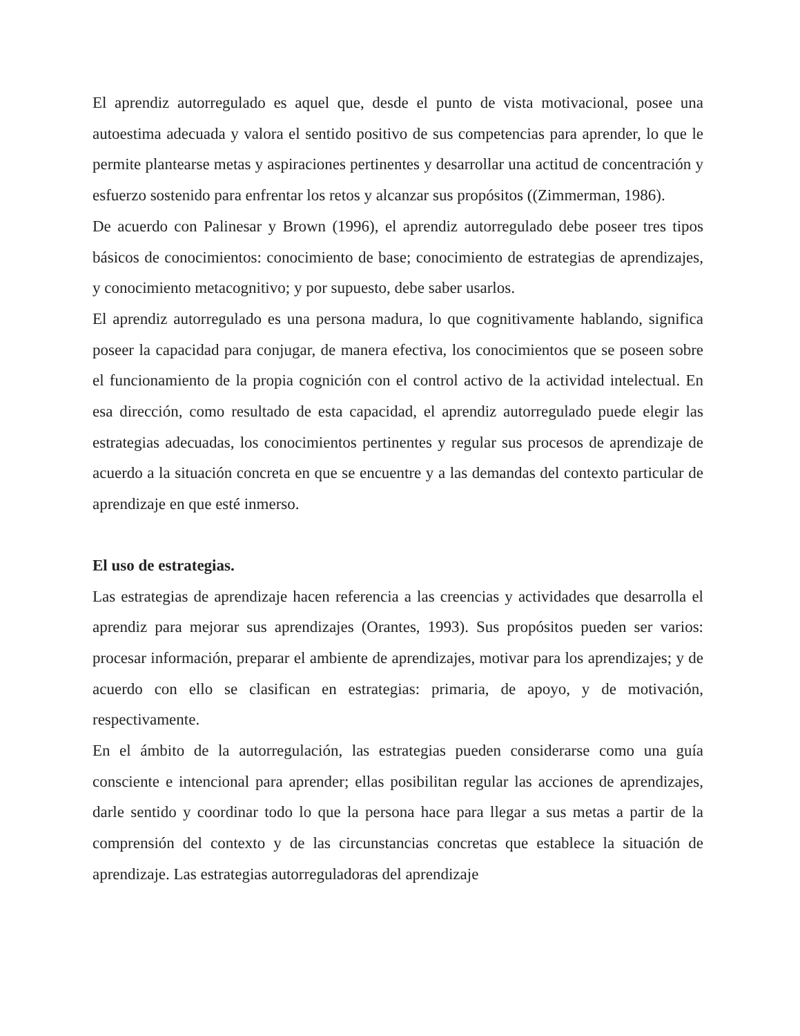El aprendiz autorregulado es aquel que, desde el punto de vista motivacional, posee una autoestima adecuada y valora el sentido positivo de sus competencias para aprender, lo que le permite plantearse metas y aspiraciones pertinentes y desarrollar una actitud de concentración y esfuerzo sostenido para enfrentar los retos y alcanzar sus propósitos ((Zimmerman, 1986).
De acuerdo con Palinesar y Brown (1996), el aprendiz autorregulado debe poseer tres tipos básicos de conocimientos: conocimiento de base; conocimiento de estrategias de aprendizajes, y conocimiento metacognitivo; y por supuesto, debe saber usarlos.
El aprendiz autorregulado es una persona madura, lo que cognitivamente hablando, significa poseer la capacidad para conjugar, de manera efectiva, los conocimientos que se poseen sobre el funcionamiento de la propia cognición con el control activo de la actividad intelectual. En esa dirección, como resultado de esta capacidad, el aprendiz autorregulado puede elegir las estrategias adecuadas, los conocimientos pertinentes y regular sus procesos de aprendizaje de acuerdo a la situación concreta en que se encuentre y a las demandas del contexto particular de aprendizaje en que esté inmerso.
El uso de estrategias.
Las estrategias de aprendizaje hacen referencia a las creencias y actividades que desarrolla el aprendiz para mejorar sus aprendizajes (Orantes, 1993). Sus propósitos pueden ser varios: procesar información, preparar el ambiente de aprendizajes, motivar para los aprendizajes; y de acuerdo con ello se clasifican en estrategias: primaria, de apoyo, y de motivación, respectivamente.
En el ámbito de la autorregulación, las estrategias pueden considerarse como una guía consciente e intencional para aprender; ellas posibilitan regular las acciones de aprendizajes, darle sentido y coordinar todo lo que la persona hace para llegar a sus metas a partir de la comprensión del contexto y de las circunstancias concretas que establece la situación de aprendizaje. Las estrategias autorreguladoras del aprendizaje